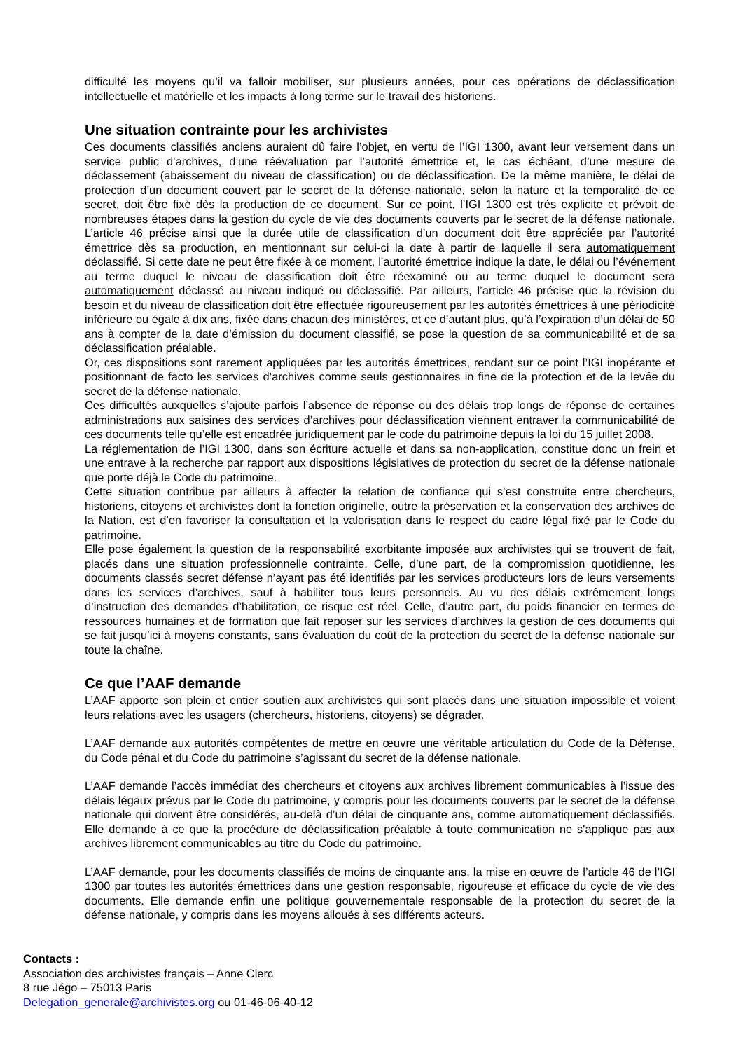difficulté les moyens qu’il va falloir mobiliser, sur plusieurs années, pour ces opérations de déclassification intellectuelle et matérielle et les impacts à long terme sur le travail des historiens.
Une situation contrainte pour les archivistes
Ces documents classifiés anciens auraient dû faire l’objet, en vertu de l’IGI 1300, avant leur versement dans un service public d’archives, d’une réévaluation par l’autorité émettrice et, le cas échéant, d’une mesure de déclassement (abaissement du niveau de classification) ou de déclassification. De la même manière, le délai de protection d’un document couvert par le secret de la défense nationale, selon la nature et la temporalité de ce secret, doit être fixé dès la production de ce document. Sur ce point, l’IGI 1300 est très explicite et prévoit de nombreuses étapes dans la gestion du cycle de vie des documents couverts par le secret de la défense nationale. L’article 46 précise ainsi que la durée utile de classification d’un document doit être appréciée par l’autorité émettrice dès sa production, en mentionnant sur celui-ci la date à partir de laquelle il sera automatiquement déclassifié. Si cette date ne peut être fixée à ce moment, l’autorité émettrice indique la date, le délai ou l’événement au terme duquel le niveau de classification doit être réexaminé ou au terme duquel le document sera automatiquement déclassé au niveau indiqué ou déclassifié. Par ailleurs, l’article 46 précise que la révision du besoin et du niveau de classification doit être effectuée rigoureusement par les autorités émettrices à une périodicité inférieure ou égale à dix ans, fixée dans chacun des ministères, et ce d’autant plus, qu’à l’expiration d’un délai de 50 ans à compter de la date d’émission du document classifié, se pose la question de sa communicabilité et de sa déclassification préalable.
Or, ces dispositions sont rarement appliquées par les autorités émettrices, rendant sur ce point l’IGI inopérante et positionnant de facto les services d’archives comme seuls gestionnaires in fine de la protection et de la levée du secret de la défense nationale.
Ces difficultés auxquelles s’ajoute parfois l’absence de réponse ou des délais trop longs de réponse de certaines administrations aux saisines des services d’archives pour déclassification viennent entraver la communicabilité de ces documents telle qu’elle est encadrée juridiquement par le code du patrimoine depuis la loi du 15 juillet 2008.
La réglementation de l’IGI 1300, dans son écriture actuelle et dans sa non-application, constitue donc un frein et une entrave à la recherche par rapport aux dispositions législatives de protection du secret de la défense nationale que porte déjà le Code du patrimoine.
Cette situation contribue par ailleurs à affecter la relation de confiance qui s’est construite entre chercheurs, historiens, citoyens et archivistes dont la fonction originelle, outre la préservation et la conservation des archives de la Nation, est d’en favoriser la consultation et la valorisation dans le respect du cadre légal fixé par le Code du patrimoine.
Elle pose également la question de la responsabilité exorbitante imposée aux archivistes qui se trouvent de fait, placés dans une situation professionnelle contrainte. Celle, d’une part, de la compromission quotidienne, les documents classés secret défense n’ayant pas été identifiés par les services producteurs lors de leurs versements dans les services d’archives, sauf à habiliter tous leurs personnels. Au vu des délais extrêmement longs d’instruction des demandes d’habilitation, ce risque est réel. Celle, d’autre part, du poids financier en termes de ressources humaines et de formation que fait reposer sur les services d’archives la gestion de ces documents qui se fait jusqu’ici à moyens constants, sans évaluation du coût de la protection du secret de la défense nationale sur toute la chaîne.
Ce que l’AAF demande
L’AAF apporte son plein et entier soutien aux archivistes qui sont placés dans une situation impossible et voient leurs relations avec les usagers (chercheurs, historiens, citoyens) se dégrader.
L’AAF demande aux autorités compétentes de mettre en œuvre une véritable articulation du Code de la Défense, du Code pénal et du Code du patrimoine s’agissant du secret de la défense nationale.
L’AAF demande l’accès immédiat des chercheurs et citoyens aux archives librement communicables à l’issue des délais légaux prévus par le Code du patrimoine, y compris pour les documents couverts par le secret de la défense nationale qui doivent être considérés, au-delà d’un délai de cinquante ans, comme automatiquement déclassifiés. Elle demande à ce que la procédure de déclassification préalable à toute communication ne s'applique pas aux archives librement communicables au titre du Code du patrimoine.
L’AAF demande, pour les documents classifiés de moins de cinquante ans, la mise en œuvre de l’article 46 de l’IGI 1300 par toutes les autorités émettrices dans une gestion responsable, rigoureuse et efficace du cycle de vie des documents. Elle demande enfin une politique gouvernementale responsable de la protection du secret de la défense nationale, y compris dans les moyens alloués à ses différents acteurs.
Contacts :
Association des archivistes français – Anne Clerc
8 rue Jégo – 75013 Paris
Delegation_generale@archivistes.org ou 01-46-06-40-12